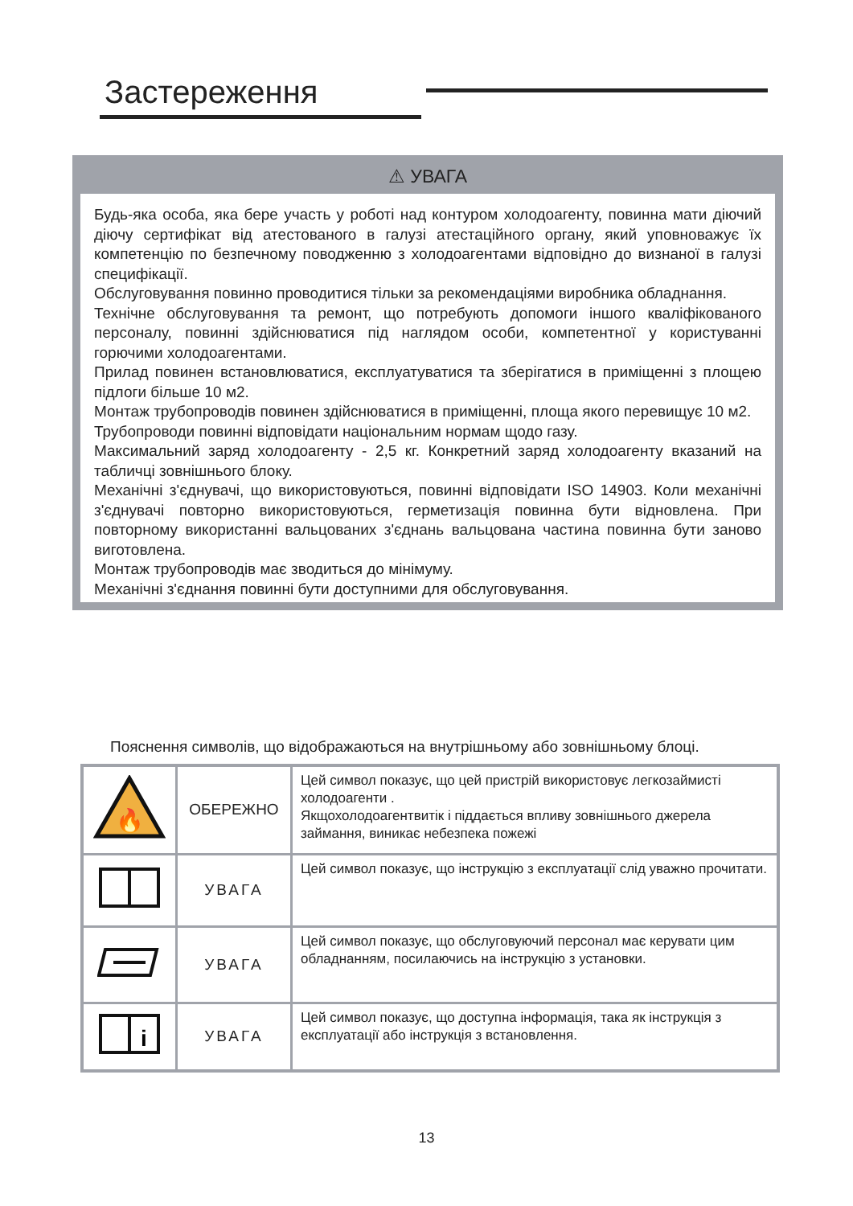Застереження
⚠ УВАГА
Будь-яка особа, яка бере участь у роботі над контуром холодоагенту, повинна мати діючий діючу сертифікат від атестованого в галузі атестаційного органу, який уповноважує їх компетенцію по безпечному поводженню з холодоагентами відповідно до визнаної в галузі специфікації.
Обслуговування повинно проводитися тільки за рекомендаціями виробника обладнання.
Технічне обслуговування та ремонт, що потребують допомоги іншого кваліфікованого персоналу, повинні здійснюватися під наглядом особи, компетентної у користуванні горючими холодоагентами.
Прилад повинен встановлюватися, експлуатуватися та зберігатися в приміщенні з площею підлоги більше 10 м2.
Монтаж трубопроводів повинен здійснюватися в приміщенні, площа якого перевищує 10 м2.
Трубопроводи повинні відповідати національним нормам щодо газу.
Максимальний заряд холодоагенту - 2,5 кг. Конкретний заряд холодоагенту вказаний на табличці зовнішнього блоку.
Механічні з'єднувачі, що використовуються, повинні відповідати ISO 14903. Коли механічні з'єднувачі повторно використовуються, герметизація повинна бути відновлена. При повторному використанні вальцованих з'єднань вальцована частина повинна бути заново виготовлена.
Монтаж трубопроводів має зводиться до мінімуму.
Механічні з'єднання повинні бути доступними для обслуговування.
Пояснення символів, що відображаються на внутрішньому або зовнішньому блоці.
| 🔥 | ОБЕРЕЖНО | Цей символ показує, що цей пристрій використовує легкозаймисті холодоагенти . Якщохолодоагентвитік і піддається впливу зовнішнього джерела займання, виникає небезпека пожежі |
| | УВАГА | Цей символ показує, що інструкцію з експлуатації слід уважно прочитати. |
| | УВАГА | Цей символ показує, що обслуговуючий персонал має керувати цим обладнанням, посилаючись на інструкцію з установки. |
| i | УВАГА | Цей символ показує, що доступна інформація, така як інструкція з експлуатації або інструкція з встановлення. |
13